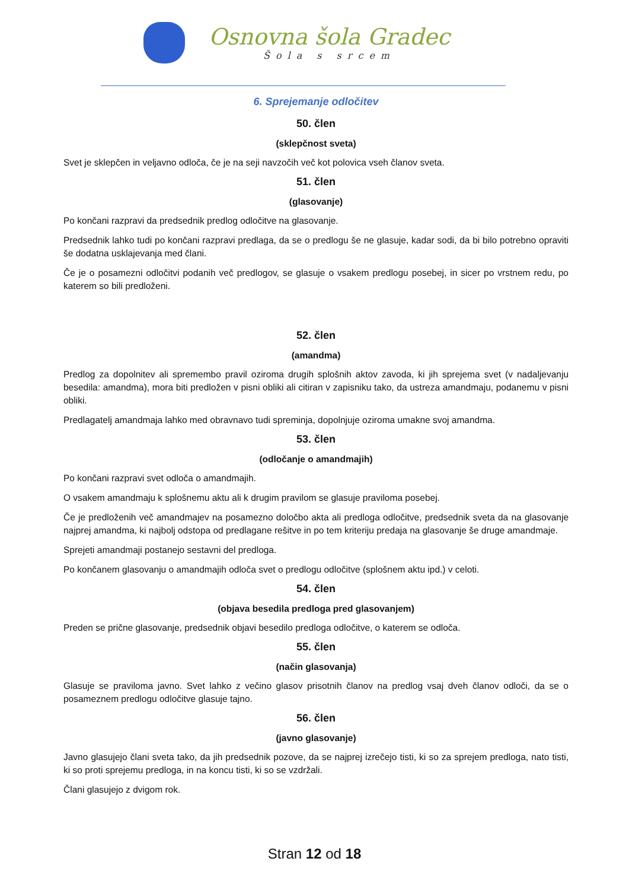Osnovna šola Gradec
Šola s srcem
6. Sprejemanje odločitev
50. člen
(sklepčnost sveta)
Svet je sklepčen in veljavno odloča, če je na seji navzočih več kot polovica vseh članov sveta.
51. člen
(glasovanje)
Po končani razpravi da predsednik predlog odločitve na glasovanje.
Predsednik lahko tudi po končani razpravi predlaga, da se o predlogu še ne glasuje, kadar sodi, da bi bilo potrebno opraviti še dodatna usklajevanja med člani.
Če je o posamezni odločitvi podanih več predlogov, se glasuje o vsakem predlogu posebej, in sicer po vrstnem redu, po katerem so bili predloženi.
52. člen
(amandma)
Predlog za dopolnitev ali spremembo pravil oziroma drugih splošnih aktov zavoda, ki jih sprejema svet (v nadaljevanju besedila: amandma), mora biti predložen v pisni obliki ali citiran v zapisniku tako, da ustreza amandmaju, podanemu v pisni obliki.
Predlagatelj amandmaja lahko med obravnavo tudi spreminja, dopolnjuje oziroma umakne svoj amandma.
53. člen
(odločanje o amandmajih)
Po končani razpravi svet odloča o amandmajih.
O vsakem amandmaju k splošnemu aktu ali k drugim pravilom se glasuje praviloma posebej.
Če je predloženih več amandmajev na posamezno določbo akta ali predloga odločitve, predsednik sveta da na glasovanje najprej amandma, ki najbolj odstopa od predlagane rešitve in po tem kriteriju predaja na glasovanje še druge amandmaje.
Sprejeti amandmaji postanejo sestavni del predloga.
Po končanem glasovanju o amandmajih odloča svet o predlogu odločitve (splošnem aktu ipd.) v celoti.
54. člen
(objava besedila predloga pred glasovanjem)
Preden se prične glasovanje, predsednik objavi besedilo predloga odločitve, o katerem se odloča.
55. člen
(način glasovanja)
Glasuje se praviloma javno. Svet lahko z večino glasov prisotnih članov na predlog vsaj dveh članov odloči, da se o posameznem predlogu odločitve glasuje tajno.
56. člen
(javno glasovanje)
Javno glasujejo člani sveta tako, da jih predsednik pozove, da se najprej izrečejo tisti, ki so za sprejem predloga, nato tisti, ki so proti sprejemu predloga, in na koncu tisti, ki so se vzdržali.
Člani glasujejo z dvigom rok.
Stran 12 od 18